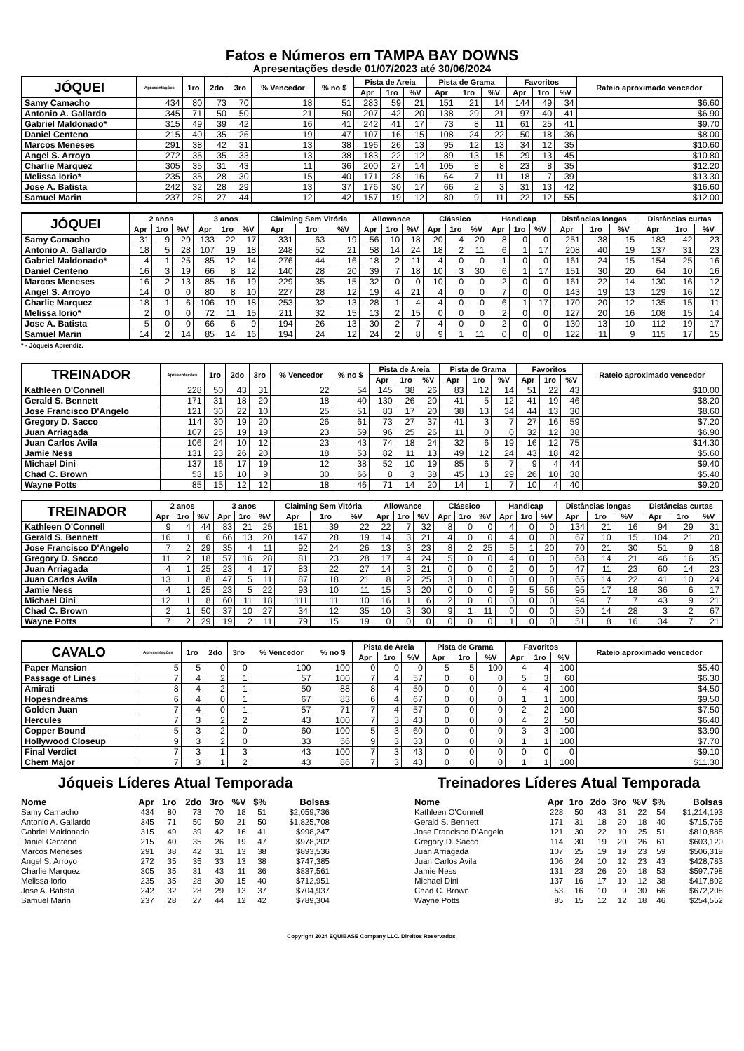Fatos e Números em TAMPA BAY DOWNS
Apresentações desde 01/07/2023 até 30/06/2024
| JÓQUEI | Apresentações | 1ro | 2do | 3ro | % Vencedor | % no $ | Pista de Areia | | | Pista de Grama | | | Favoritos | | | Rateio aproximado vencedor |
| --- | --- | --- | --- | --- | --- | --- | --- | --- | --- | --- | --- | --- | --- | --- | --- | --- |
| | | | | | | | Apr | 1ro | %V | Apr | 1ro | %V | Apr | 1ro | %V | |
| Samy Camacho | 434 | 80 | 73 | 70 | 18 | 51 | 283 | 59 | 21 | 151 | 21 | 14 | 144 | 49 | 34 | $6.60 |
| Antonio A. Gallardo | 345 | 71 | 50 | 50 | 21 | 50 | 207 | 42 | 20 | 138 | 29 | 21 | 97 | 40 | 41 | $6.90 |
| Gabriel Maldonado* | 315 | 49 | 39 | 42 | 16 | 41 | 242 | 41 | 17 | 73 | 8 | 11 | 61 | 25 | 41 | $9.70 |
| Daniel Centeno | 215 | 40 | 35 | 26 | 19 | 47 | 107 | 16 | 15 | 108 | 24 | 22 | 50 | 18 | 36 | $8.00 |
| Marcos Meneses | 291 | 38 | 42 | 31 | 13 | 38 | 196 | 26 | 13 | 95 | 12 | 13 | 34 | 12 | 35 | $10.60 |
| Angel S. Arroyo | 272 | 35 | 35 | 33 | 13 | 38 | 183 | 22 | 12 | 89 | 13 | 15 | 29 | 13 | 45 | $10.80 |
| Charlie Marquez | 305 | 35 | 31 | 43 | 11 | 36 | 200 | 27 | 14 | 105 | 8 | 8 | 23 | 8 | 35 | $12.20 |
| Melissa Iorio* | 235 | 35 | 28 | 30 | 15 | 40 | 171 | 28 | 16 | 64 | 7 | 11 | 18 | 7 | 39 | $13.30 |
| Jose A. Batista | 242 | 32 | 28 | 29 | 13 | 37 | 176 | 30 | 17 | 66 | 2 | 3 | 31 | 13 | 42 | $16.60 |
| Samuel Marin | 237 | 28 | 27 | 44 | 12 | 42 | 157 | 19 | 12 | 80 | 9 | 11 | 22 | 12 | 55 | $12.00 |
| JÓQUEI | 2 anos | | | 3 anos | | | Claiming Sem Vitória | | | Allowance | | | Clássico | | | Handicap | | | Distâncias longas | | | Distâncias curtas | | |
| --- | --- | --- | --- | --- | --- | --- | --- | --- | --- | --- | --- | --- | --- | --- | --- | --- | --- | --- | --- | --- | --- | --- | --- | --- |
| | Apr | 1ro | %V | Apr | 1ro | %V | Apr | 1ro | %V | Apr | 1ro | %V | Apr | 1ro | %V | Apr | 1ro | %V | Apr | 1ro | %V | Apr | 1ro | %V |
| Samy Camacho | 31 | 9 | 29 | 133 | 22 | 17 | 331 | 63 | 19 | 56 | 10 | 18 | 20 | 4 | 20 | 8 | 0 | 0 | 251 | 38 | 15 | 183 | 42 | 23 |
| Antonio A. Gallardo | 18 | 5 | 28 | 107 | 19 | 18 | 248 | 52 | 21 | 58 | 14 | 24 | 18 | 2 | 11 | 6 | 1 | 17 | 208 | 40 | 19 | 137 | 31 | 23 |
| Gabriel Maldonado* | 4 | 1 | 25 | 85 | 12 | 14 | 276 | 44 | 16 | 18 | 2 | 11 | 4 | 0 | 0 | 1 | 0 | 0 | 161 | 24 | 15 | 154 | 25 | 16 |
| Daniel Centeno | 16 | 3 | 19 | 66 | 8 | 12 | 140 | 28 | 20 | 39 | 7 | 18 | 10 | 3 | 30 | 6 | 1 | 17 | 151 | 30 | 20 | 64 | 10 | 16 |
| Marcos Meneses | 16 | 2 | 13 | 85 | 16 | 19 | 229 | 35 | 15 | 32 | 0 | 0 | 10 | 0 | 0 | 2 | 0 | 0 | 161 | 22 | 14 | 130 | 16 | 12 |
| Angel S. Arroyo | 14 | 0 | 0 | 80 | 8 | 10 | 227 | 28 | 12 | 19 | 4 | 21 | 4 | 0 | 0 | 7 | 0 | 0 | 143 | 19 | 13 | 129 | 16 | 12 |
| Charlie Marquez | 18 | 1 | 6 | 106 | 19 | 18 | 253 | 32 | 13 | 28 | 1 | 4 | 4 | 0 | 0 | 6 | 1 | 17 | 170 | 20 | 12 | 135 | 15 | 11 |
| Melissa Iorio* | 2 | 0 | 0 | 72 | 11 | 15 | 211 | 32 | 15 | 13 | 2 | 15 | 0 | 0 | 0 | 2 | 0 | 0 | 127 | 20 | 16 | 108 | 15 | 14 |
| Jose A. Batista | 5 | 0 | 0 | 66 | 6 | 9 | 194 | 26 | 13 | 30 | 2 | 7 | 4 | 0 | 0 | 2 | 0 | 0 | 130 | 13 | 10 | 112 | 19 | 17 |
| Samuel Marin | 14 | 2 | 14 | 85 | 14 | 16 | 194 | 24 | 12 | 24 | 2 | 8 | 9 | 1 | 11 | 0 | 0 | 0 | 122 | 11 | 9 | 115 | 17 | 15 |
* - Jóqueis Aprendiz.
| TREINADOR | Apresentações | 1ro | 2do | 3ro | % Vencedor | % no $ | Pista de Areia | | | Pista de Grama | | | Favoritos | | | Rateio aproximado vencedor |
| --- | --- | --- | --- | --- | --- | --- | --- | --- | --- | --- | --- | --- | --- | --- | --- | --- |
| | | | | | | | Apr | 1ro | %V | Apr | 1ro | %V | Apr | 1ro | %V | |
| Kathleen O'Connell | 228 | 50 | 43 | 31 | 22 | 54 | 145 | 38 | 26 | 83 | 12 | 14 | 51 | 22 | 43 | $10.00 |
| Gerald S. Bennett | 171 | 31 | 18 | 20 | 18 | 40 | 130 | 26 | 20 | 41 | 5 | 12 | 41 | 19 | 46 | $8.20 |
| Jose Francisco D'Angelo | 121 | 30 | 22 | 10 | 25 | 51 | 83 | 17 | 20 | 38 | 13 | 34 | 44 | 13 | 30 | $8.60 |
| Gregory D. Sacco | 114 | 30 | 19 | 20 | 26 | 61 | 73 | 27 | 37 | 41 | 3 | 7 | 27 | 16 | 59 | $7.20 |
| Juan Arriagada | 107 | 25 | 19 | 19 | 23 | 59 | 96 | 25 | 26 | 11 | 0 | 0 | 32 | 12 | 38 | $6.90 |
| Juan Carlos Avila | 106 | 24 | 10 | 12 | 23 | 43 | 74 | 18 | 24 | 32 | 6 | 19 | 16 | 12 | 75 | $14.30 |
| Jamie Ness | 131 | 23 | 26 | 20 | 18 | 53 | 82 | 11 | 13 | 49 | 12 | 24 | 43 | 18 | 42 | $5.60 |
| Michael Dini | 137 | 16 | 17 | 19 | 12 | 38 | 52 | 10 | 19 | 85 | 6 | 7 | 9 | 4 | 44 | $9.40 |
| Chad C. Brown | 53 | 16 | 10 | 9 | 30 | 66 | 8 | 3 | 38 | 45 | 13 | 29 | 26 | 10 | 38 | $5.40 |
| Wayne Potts | 85 | 15 | 12 | 12 | 18 | 46 | 71 | 14 | 20 | 14 | 1 | 7 | 10 | 4 | 40 | $9.20 |
| TREINADOR | 2 anos | | | 3 anos | | | Claiming Sem Vitória | | | Allowance | | | Clássico | | | Handicap | | | Distâncias longas | | | Distâncias curtas | | |
| --- | --- | --- | --- | --- | --- | --- | --- | --- | --- | --- | --- | --- | --- | --- | --- | --- | --- | --- | --- | --- | --- | --- | --- | --- |
| | Apr | 1ro | %V | Apr | 1ro | %V | Apr | 1ro | %V | Apr | 1ro | %V | Apr | 1ro | %V | Apr | 1ro | %V | Apr | 1ro | %V | Apr | 1ro | %V |
| Kathleen O'Connell | 9 | 4 | 44 | 83 | 21 | 25 | 181 | 39 | 22 | 22 | 7 | 32 | 8 | 0 | 0 | 4 | 0 | 0 | 134 | 21 | 16 | 94 | 29 | 31 |
| Gerald S. Bennett | 16 | 1 | 6 | 66 | 13 | 20 | 147 | 28 | 19 | 14 | 3 | 21 | 4 | 0 | 0 | 4 | 0 | 0 | 67 | 10 | 15 | 104 | 21 | 20 |
| Jose Francisco D'Angelo | 7 | 2 | 29 | 35 | 4 | 11 | 92 | 24 | 26 | 13 | 3 | 23 | 8 | 2 | 25 | 5 | 1 | 20 | 70 | 21 | 30 | 51 | 9 | 18 |
| Gregory D. Sacco | 11 | 2 | 18 | 57 | 16 | 28 | 81 | 23 | 28 | 17 | 4 | 24 | 5 | 0 | 0 | 4 | 0 | 0 | 68 | 14 | 21 | 46 | 16 | 35 |
| Juan Arriagada | 4 | 1 | 25 | 23 | 4 | 17 | 83 | 22 | 27 | 14 | 3 | 21 | 0 | 0 | 0 | 2 | 0 | 0 | 47 | 11 | 23 | 60 | 14 | 23 |
| Juan Carlos Avila | 13 | 1 | 8 | 47 | 5 | 11 | 87 | 18 | 21 | 8 | 2 | 25 | 3 | 0 | 0 | 0 | 0 | 0 | 65 | 14 | 22 | 41 | 10 | 24 |
| Jamie Ness | 4 | 1 | 25 | 23 | 5 | 22 | 93 | 10 | 11 | 15 | 3 | 20 | 0 | 0 | 0 | 9 | 5 | 56 | 95 | 17 | 18 | 36 | 6 | 17 |
| Michael Dini | 12 | 1 | 8 | 60 | 11 | 18 | 111 | 11 | 10 | 16 | 1 | 6 | 2 | 0 | 0 | 0 | 0 | 0 | 94 | 7 | 7 | 43 | 9 | 21 |
| Chad C. Brown | 2 | 1 | 50 | 37 | 10 | 27 | 34 | 12 | 35 | 10 | 3 | 30 | 9 | 1 | 11 | 0 | 0 | 0 | 50 | 14 | 28 | 3 | 2 | 67 |
| Wayne Potts | 7 | 2 | 29 | 19 | 2 | 11 | 79 | 15 | 19 | 0 | 0 | 0 | 0 | 0 | 0 | 1 | 0 | 0 | 51 | 8 | 16 | 34 | 7 | 21 |
| CAVALO | Apresentações | 1ro | 2do | 3ro | % Vencedor | % no $ | Pista de Areia | | | Pista de Grama | | | Favoritos | | | Rateio aproximado vencedor |
| --- | --- | --- | --- | --- | --- | --- | --- | --- | --- | --- | --- | --- | --- | --- | --- | --- |
| | | | | | | | Apr | 1ro | %V | Apr | 1ro | %V | Apr | 1ro | %V | |
| Paper Mansion | 5 | 5 | 0 | 0 | 100 | 100 | 0 | 0 | 0 | 5 | 5 | 100 | 4 | 4 | 100 | $5.40 |
| Passage of Lines | 7 | 4 | 2 | 1 | 57 | 100 | 7 | 4 | 57 | 0 | 0 | 0 | 5 | 3 | 60 | $6.30 |
| Amirati | 8 | 4 | 2 | 1 | 50 | 88 | 8 | 4 | 50 | 0 | 0 | 0 | 4 | 4 | 100 | $4.50 |
| Hopesndreams | 6 | 4 | 0 | 1 | 67 | 83 | 6 | 4 | 67 | 0 | 0 | 0 | 1 | 1 | 100 | $9.50 |
| Golden Juan | 7 | 4 | 0 | 1 | 57 | 71 | 7 | 4 | 57 | 0 | 0 | 0 | 2 | 2 | 100 | $7.50 |
| Hercules | 7 | 3 | 2 | 2 | 43 | 100 | 7 | 3 | 43 | 0 | 0 | 0 | 4 | 2 | 50 | $6.40 |
| Copper Bound | 5 | 3 | 2 | 0 | 60 | 100 | 5 | 3 | 60 | 0 | 0 | 0 | 3 | 3 | 100 | $3.90 |
| Hollywood Closeup | 9 | 3 | 2 | 0 | 33 | 56 | 9 | 3 | 33 | 0 | 0 | 0 | 1 | 1 | 100 | $7.70 |
| Final Verdict | 7 | 3 | 1 | 3 | 43 | 100 | 7 | 3 | 43 | 0 | 0 | 0 | 0 | 0 | 0 | $9.10 |
| Chem Major | 7 | 3 | 1 | 2 | 43 | 86 | 7 | 3 | 43 | 0 | 0 | 0 | 1 | 1 | 100 | $11.30 |
Jóqueis Líderes Atual Temporada
| Nome | Apr | 1ro | 2do | 3ro | %V | $% | Bolsas |
| --- | --- | --- | --- | --- | --- | --- | --- |
| Samy Camacho | 434 | 80 | 73 | 70 | 18 | 51 | $2,059,736 |
| Antonio A. Gallardo | 345 | 71 | 50 | 50 | 21 | 50 | $1,825,708 |
| Gabriel Maldonado | 315 | 49 | 39 | 42 | 16 | 41 | $998,247 |
| Daniel Centeno | 215 | 40 | 35 | 26 | 19 | 47 | $978,202 |
| Marcos Meneses | 291 | 38 | 42 | 31 | 13 | 38 | $893,536 |
| Angel S. Arroyo | 272 | 35 | 35 | 33 | 13 | 38 | $747,385 |
| Charlie Marquez | 305 | 35 | 31 | 43 | 11 | 36 | $837,561 |
| Melissa Iorio | 235 | 35 | 28 | 30 | 15 | 40 | $712,951 |
| Jose A. Batista | 242 | 32 | 28 | 29 | 13 | 37 | $704,937 |
| Samuel Marin | 237 | 28 | 27 | 44 | 12 | 42 | $789,304 |
Treinadores Líderes Atual Temporada
| Nome | Apr | 1ro | 2do | 3ro | %V | $% | Bolsas |
| --- | --- | --- | --- | --- | --- | --- | --- |
| Kathleen O'Connell | 228 | 50 | 43 | 31 | 22 | 54 | $1,214,193 |
| Gerald S. Bennett | 171 | 31 | 18 | 20 | 18 | 40 | $715,765 |
| Jose Francisco D'Angelo | 121 | 30 | 22 | 10 | 25 | 51 | $810,888 |
| Gregory D. Sacco | 114 | 30 | 19 | 20 | 26 | 61 | $603,120 |
| Juan Arriagada | 107 | 25 | 19 | 19 | 23 | 59 | $506,319 |
| Juan Carlos Avila | 106 | 24 | 10 | 12 | 23 | 43 | $428,783 |
| Jamie Ness | 131 | 23 | 26 | 20 | 18 | 53 | $597,798 |
| Michael Dini | 137 | 16 | 17 | 19 | 12 | 38 | $417,802 |
| Chad C. Brown | 53 | 16 | 10 | 9 | 30 | 66 | $672,208 |
| Wayne Potts | 85 | 15 | 12 | 12 | 18 | 46 | $254,552 |
Copyright 2024 EQUIBASE Company LLC. Direitos Reservados.